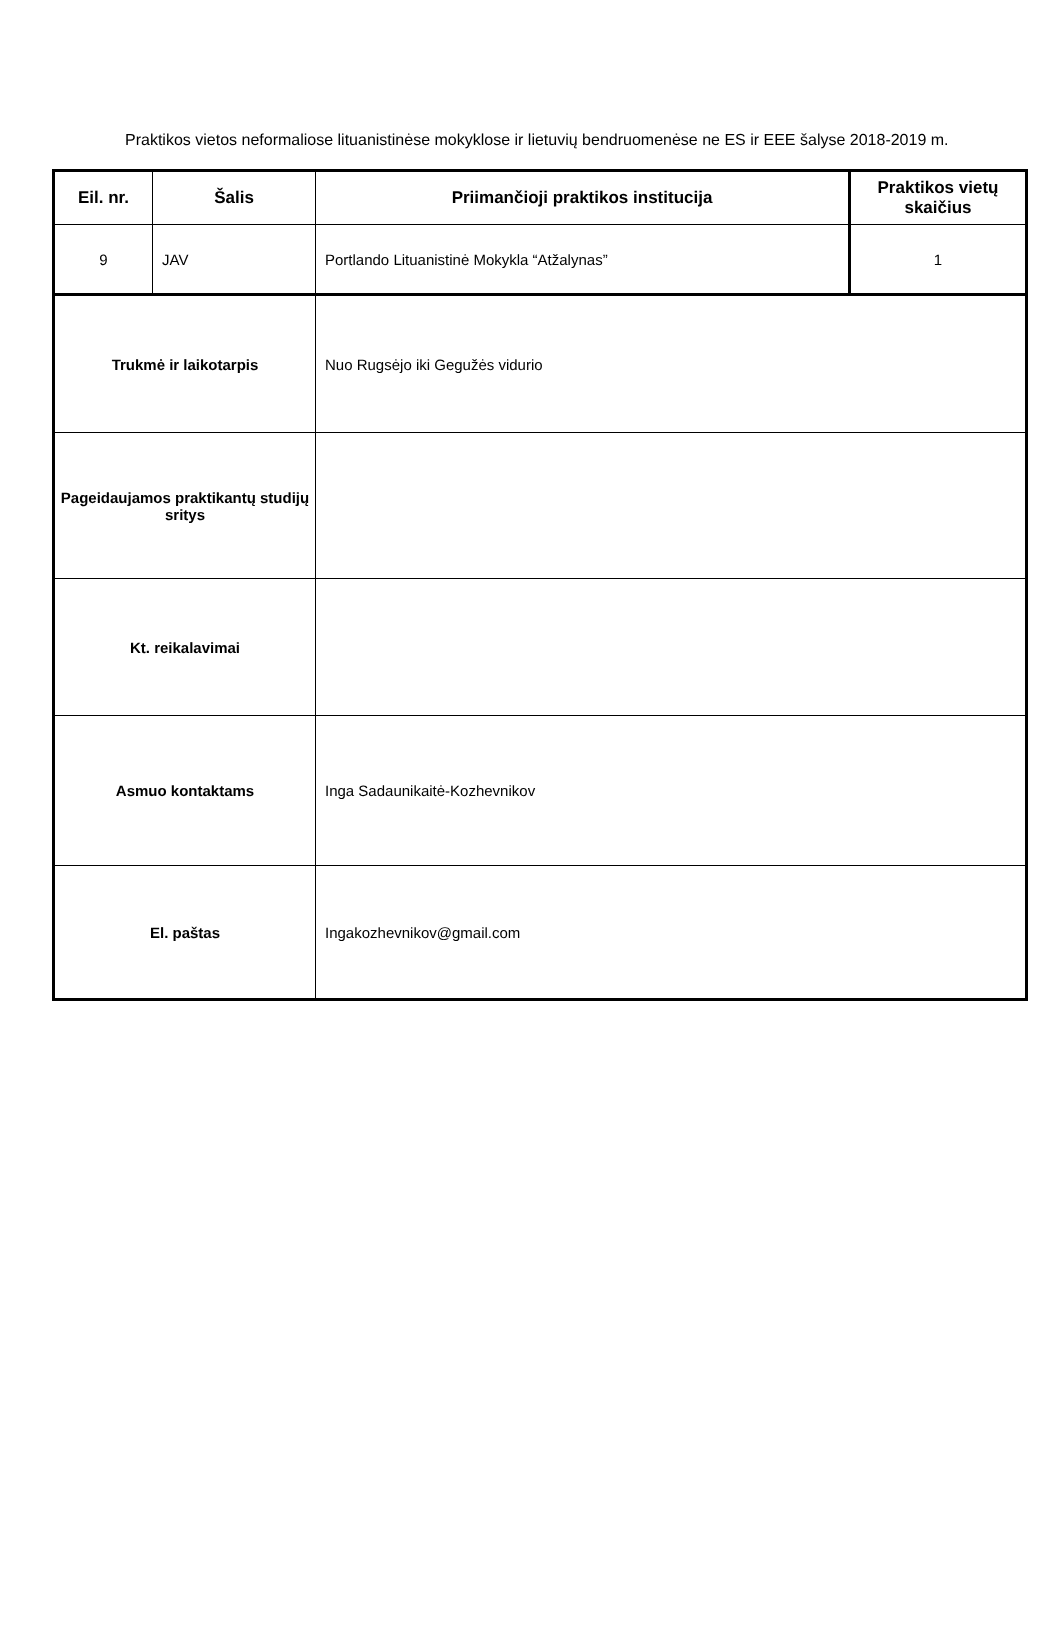Praktikos vietos neformaliose lituanistinėse mokyklose ir lietuvių bendruomenėse ne ES ir EEE šalyse 2018-2019 m.
| Eil. nr. | Šalis | Priimančioji praktikos institucija | Praktikos vietų skaičius |
| --- | --- | --- | --- |
| 9 | JAV | Portlando Lituanistinė Mokykla “Atžalynas” | 1 |
| Trukmė ir laikotarpis | | Nuo Rugsėjo iki Gegužės vidurio | |
| Pageidaujamos praktikantų studijų sritys | | | |
| Kt. reikalavimai | | | |
| Asmuo kontaktams | | Inga Sadaunikaitė-Kozhevnikov | |
| El. paštas | | Ingakozhevnikov@gmail.com | |